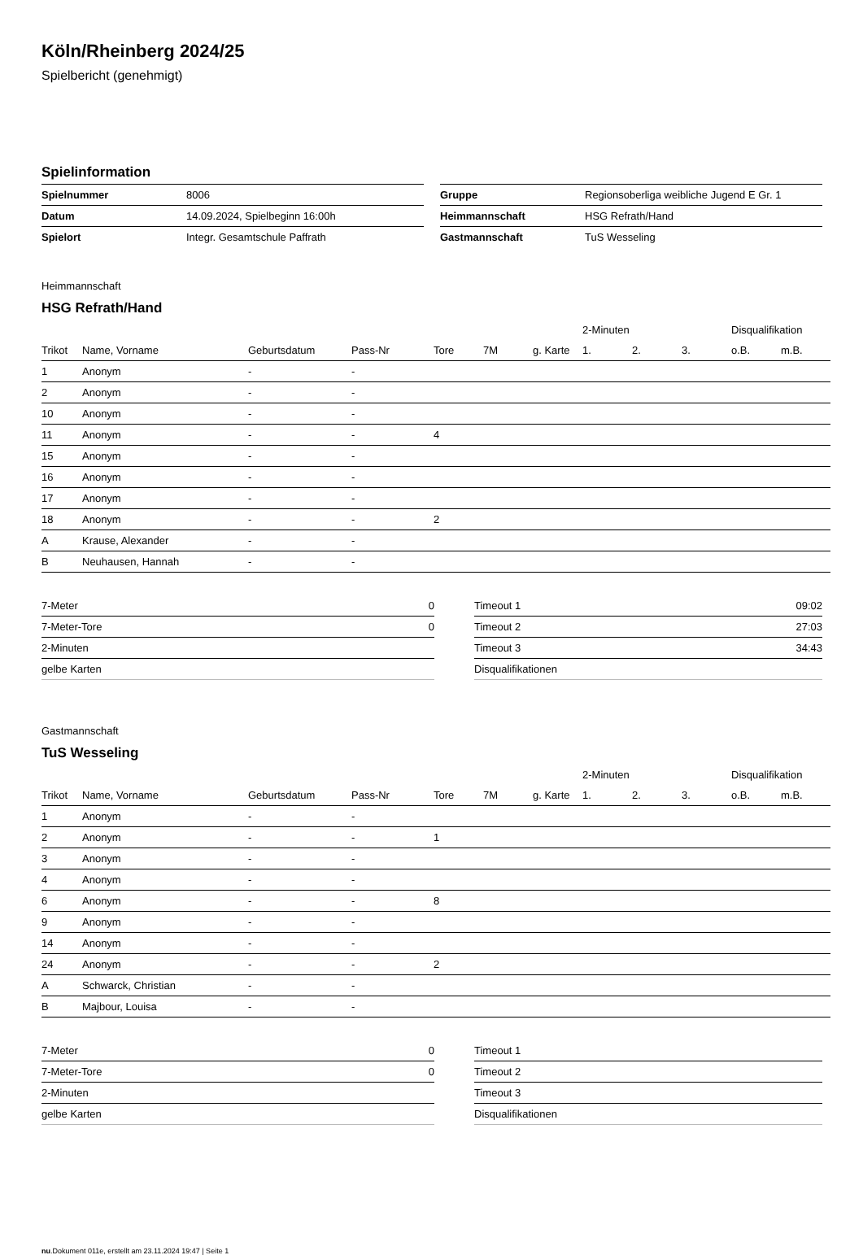Köln/Rheinberg 2024/25
Spielbericht (genehmigt)
Spielinformation
| Spielnummer | 8006 |
| Datum | 14.09.2024, Spielbeginn 16:00h |
| Spielort | Integr. Gesamtschule Paffrath |
| Gruppe | Regionsoberliga weibliche Jugend E Gr. 1 |
| Heimmannschaft | HSG Refrath/Hand |
| Gastmannschaft | TuS Wesseling |
Heimmannschaft
HSG Refrath/Hand
| | | | | | | | 2-Minuten | | | Disqualifikation | |
| --- | --- | --- | --- | --- | --- | --- | --- | --- | --- | --- | --- |
| Trikot | Name, Vorname | Geburtsdatum | Pass-Nr | Tore | 7M | g. Karte | 1. | 2. | 3. | o.B. | m.B. |
| 1 | Anonym | - | - | | | | | | | | |
| 2 | Anonym | - | - | | | | | | | | |
| 10 | Anonym | - | - | | | | | | | | |
| 11 | Anonym | - | - | 4 | | | | | | | |
| 15 | Anonym | - | - | | | | | | | | |
| 16 | Anonym | - | - | | | | | | | | |
| 17 | Anonym | - | - | | | | | | | | |
| 18 | Anonym | - | - | 2 | | | | | | | |
| A | Krause, Alexander | - | - | | | | | | | | |
| B | Neuhausen, Hannah | - | - | | | | | | | | |
| 7-Meter | 0 |
| 7-Meter-Tore | 0 |
| 2-Minuten | |
| gelbe Karten | |
| Timeout 1 | 09:02 |
| Timeout 2 | 27:03 |
| Timeout 3 | 34:43 |
| Disqualifikationen | |
Gastmannschaft
TuS Wesseling
| | | | | | | | 2-Minuten | | | Disqualifikation | |
| --- | --- | --- | --- | --- | --- | --- | --- | --- | --- | --- | --- |
| Trikot | Name, Vorname | Geburtsdatum | Pass-Nr | Tore | 7M | g. Karte | 1. | 2. | 3. | o.B. | m.B. |
| 1 | Anonym | - | - | | | | | | | | |
| 2 | Anonym | - | - | 1 | | | | | | | |
| 3 | Anonym | - | - | | | | | | | | |
| 4 | Anonym | - | - | | | | | | | | |
| 6 | Anonym | - | - | 8 | | | | | | | |
| 9 | Anonym | - | - | | | | | | | | |
| 14 | Anonym | - | - | | | | | | | | |
| 24 | Anonym | - | - | 2 | | | | | | | |
| A | Schwarck, Christian | - | - | | | | | | | | |
| B | Majbour, Louisa | - | - | | | | | | | | |
| 7-Meter | 0 |
| 7-Meter-Tore | 0 |
| 2-Minuten | |
| gelbe Karten | |
| Timeout 1 | |
| Timeout 2 | |
| Timeout 3 | |
| Disqualifikationen | |
nu.Dokument 011e, erstellt am 23.11.2024 19:47 | Seite 1